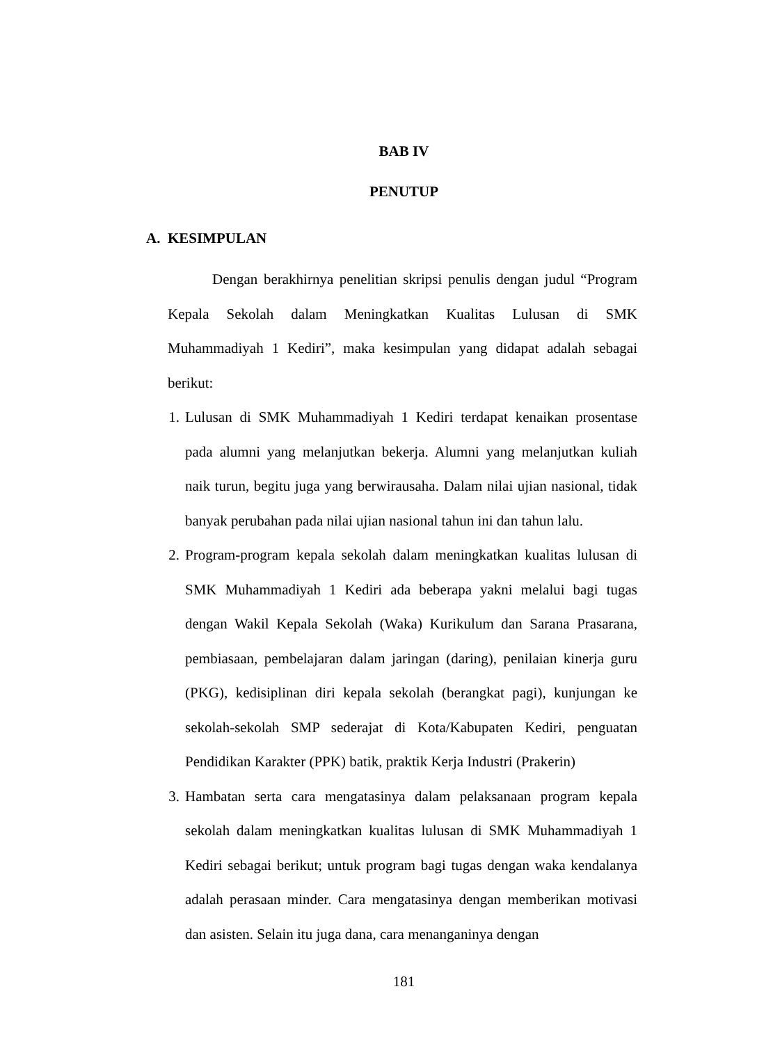BAB IV
PENUTUP
A. KESIMPULAN
Dengan berakhirnya penelitian skripsi penulis dengan judul “Program Kepala Sekolah dalam Meningkatkan Kualitas Lulusan di SMK Muhammadiyah 1 Kediri”, maka kesimpulan yang didapat adalah sebagai berikut:
1. Lulusan di SMK Muhammadiyah 1 Kediri terdapat kenaikan prosentase pada alumni yang melanjutkan bekerja. Alumni yang melanjutkan kuliah naik turun, begitu juga yang berwirausaha. Dalam nilai ujian nasional, tidak banyak perubahan pada nilai ujian nasional tahun ini dan tahun lalu.
2. Program-program kepala sekolah dalam meningkatkan kualitas lulusan di SMK Muhammadiyah 1 Kediri ada beberapa yakni melalui bagi tugas dengan Wakil Kepala Sekolah (Waka) Kurikulum dan Sarana Prasarana, pembiasaan, pembelajaran dalam jaringan (daring), penilaian kinerja guru (PKG), kedisiplinan diri kepala sekolah (berangkat pagi), kunjungan ke sekolah-sekolah SMP sederajat di Kota/Kabupaten Kediri, penguatan Pendidikan Karakter (PPK) batik, praktik Kerja Industri (Prakerin)
3. Hambatan serta cara mengatasinya dalam pelaksanaan program kepala sekolah dalam meningkatkan kualitas lulusan di SMK Muhammadiyah 1 Kediri sebagai berikut; untuk program bagi tugas dengan waka kendalanya adalah perasaan minder. Cara mengatasinya dengan memberikan motivasi dan asisten. Selain itu juga dana, cara menanganinya dengan
181